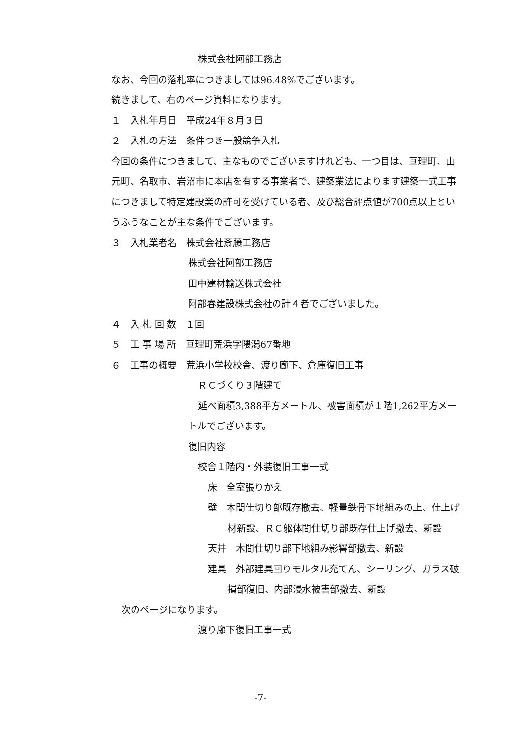株式会社阿部工務店
なお、今回の落札率につきましては96.48%でございます。
続きまして、右のページ資料になります。
１　入札年月日　平成24年８月３日
２　入札の方法　条件つき一般競争入札
今回の条件につきまして、主なものでございますけれども、一つ目は、亘理町、山元町、名取市、岩沼市に本店を有する事業者で、建築業法によります建築一式工事につきまして特定建設業の許可を受けている者、及び総合評点値が700点以上というふうなことが主な条件でございます。
３　入札業者名　株式会社斎藤工務店
株式会社阿部工務店
田中建材輸送株式会社
阿部春建設株式会社の計４者でございました。
４　入 札 回 数　１回
５　工 事 場 所　亘理町荒浜字隈潟67番地
６　工事の概要　荒浜小学校校舎、渡り廊下、倉庫復旧工事
ＲＣづくり３階建て
延べ面積3,388平方メートル、被害面積が１階1,262平方メートルでございます。
復旧内容
校舎１階内・外装復旧工事一式
床　全室張りかえ
壁　木間仕切り部既存撤去、軽量鉄骨下地組みの上、仕上げ材新設、ＲＣ躯体間仕切り部既存仕上げ撤去、新設
天井　木間仕切り部下地組み影響部撤去、新設
建具　外部建具回りモルタル充てん、シーリング、ガラス破損部復旧、内部浸水被害部撤去、新設
次のページになります。
渡り廊下復旧工事一式
-7-